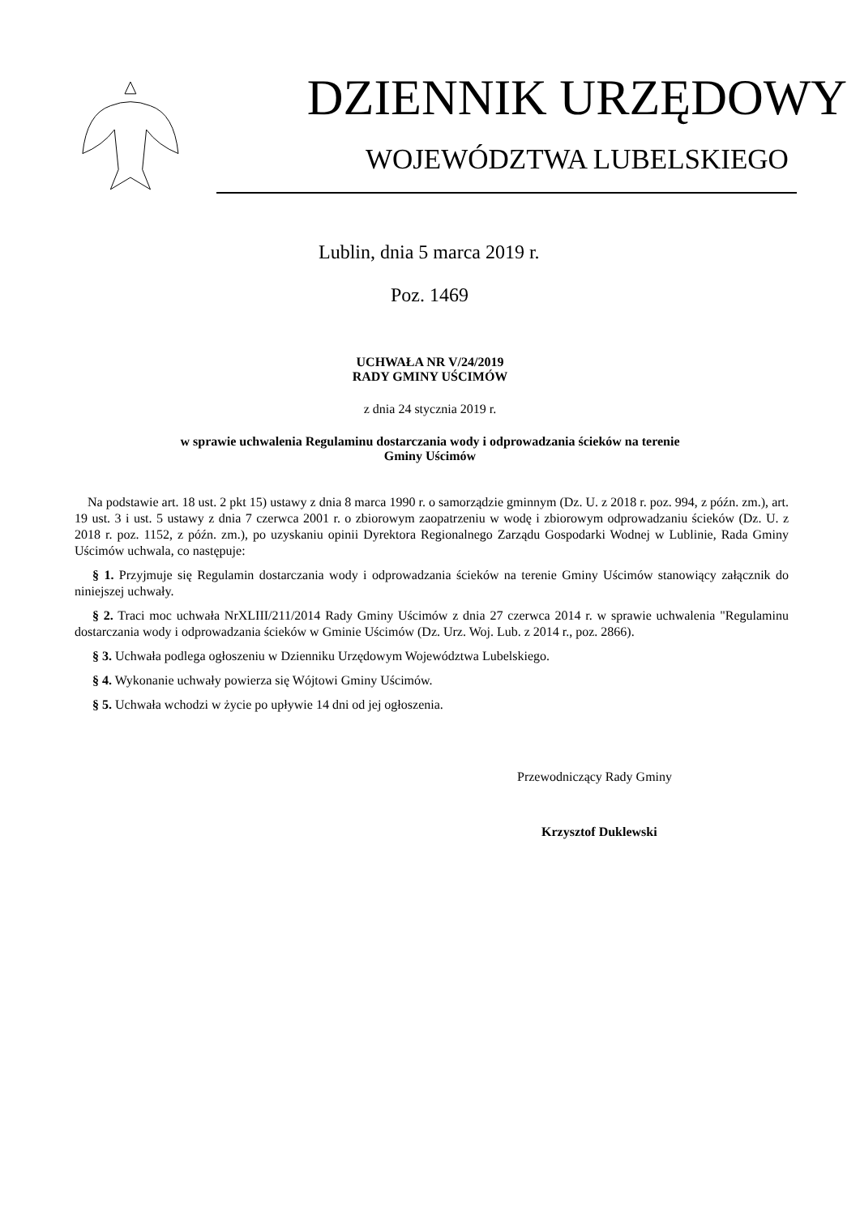DZIENNIK URZĘDOWY
WOJEWÓDZTWA LUBELSKIEGO
Lublin, dnia 5 marca 2019 r.
Poz. 1469
UCHWAŁA NR V/24/2019
RADY GMINY UŚCIMÓW
z dnia 24 stycznia 2019 r.
w sprawie uchwalenia Regulaminu dostarczania wody i odprowadzania ścieków na terenie
Gminy Uścimów
Na podstawie art. 18 ust. 2 pkt 15) ustawy z dnia 8 marca 1990 r. o samorządzie gminnym (Dz. U. z 2018 r. poz. 994, z późn. zm.), art. 19 ust. 3 i ust. 5 ustawy z dnia 7 czerwca 2001 r. o zbiorowym zaopatrzeniu w wodę i zbiorowym odprowadzaniu ścieków (Dz. U. z 2018 r. poz. 1152, z późn. zm.), po uzyskaniu opinii Dyrektora Regionalnego Zarządu Gospodarki Wodnej w Lublinie, Rada Gminy Uścimów uchwala, co następuje:
§ 1. Przyjmuje się Regulamin dostarczania wody i odprowadzania ścieków na terenie Gminy Uścimów stanowiący załącznik do niniejszej uchwały.
§ 2. Traci moc uchwała NrXLIII/211/2014 Rady Gminy Uścimów z dnia 27 czerwca 2014 r. w sprawie uchwalenia "Regulaminu dostarczania wody i odprowadzania ścieków w Gminie Uścimów (Dz. Urz. Woj. Lub. z 2014 r., poz. 2866).
§ 3. Uchwała podlega ogłoszeniu w Dzienniku Urzędowym Województwa Lubelskiego.
§ 4. Wykonanie uchwały powierza się Wójtowi Gminy Uścimów.
§ 5. Uchwała wchodzi w życie po upływie 14 dni od jej ogłoszenia.
Przewodniczący Rady Gminy
Krzysztof Duklewski